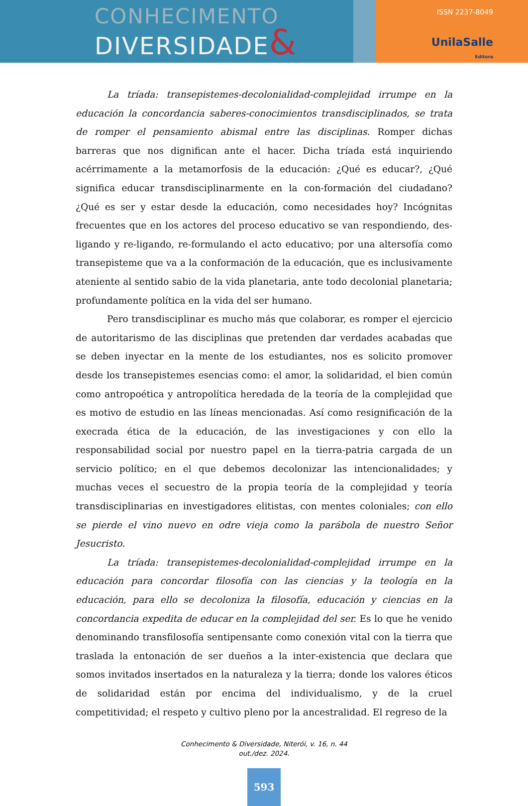CONHECIMENTO
DIVERSIDADE&
ISSN 2237-8049
UnilaSalle
Editora
La tríada: transepistemes-decolonialidad-complejidad irrumpe en la educación la concordancia saberes-conocimientos transdisciplinados, se trata de romper el pensamiento abismal entre las disciplinas. Romper dichas barreras que nos dignifican ante el hacer. Dicha tríada está inquiriendo acérrimamente a la metamorfosis de la educación: ¿Qué es educar?, ¿Qué significa educar transdisciplinarmente en la con-formación del ciudadano? ¿Qué es ser y estar desde la educación, como necesidades hoy? Incógnitas frecuentes que en los actores del proceso educativo se van respondiendo, des-ligando y re-ligando, re-formulando el acto educativo; por una altersofía como transepisteme que va a la conformación de la educación, que es inclusivamente ateniente al sentido sabio de la vida planetaria, ante todo decolonial planetaria; profundamente política en la vida del ser humano.
Pero transdisciplinar es mucho más que colaborar, es romper el ejercicio de autoritarismo de las disciplinas que pretenden dar verdades acabadas que se deben inyectar en la mente de los estudiantes, nos es solicito promover desde los transepistemes esencias como: el amor, la solidaridad, el bien común como antropoética y antropolítica heredada de la teoría de la complejidad que es motivo de estudio en las líneas mencionadas. Así como resignificación de la execrada ética de la educación, de las investigaciones y con ello la responsabilidad social por nuestro papel en la tierra-patria cargada de un servicio político; en el que debemos decolonizar las intencionalidades; y muchas veces el secuestro de la propia teoría de la complejidad y teoría transdisciplinarias en investigadores elitistas, con mentes coloniales; con ello se pierde el vino nuevo en odre vieja como la parábola de nuestro Señor Jesucristo.
La tríada: transepistemes-decolonialidad-complejidad irrumpe en la educación para concordar filosofía con las ciencias y la teología en la educación, para ello se decoloniza la filosofía, educación y ciencias en la concordancia expedita de educar en la complejidad del ser. Es lo que he venido denominando transfilosofía sentipensante como conexión vital con la tierra que traslada la entonación de ser dueños a la inter-existencia que declara que somos invitados insertados en la naturaleza y la tierra; donde los valores éticos de solidaridad están por encima del individualismo, y de la cruel competitividad; el respeto y cultivo pleno por la ancestralidad. El regreso de la
Conhecimento & Diversidade, Niterói, v. 16, n. 44
out./dez. 2024.
593